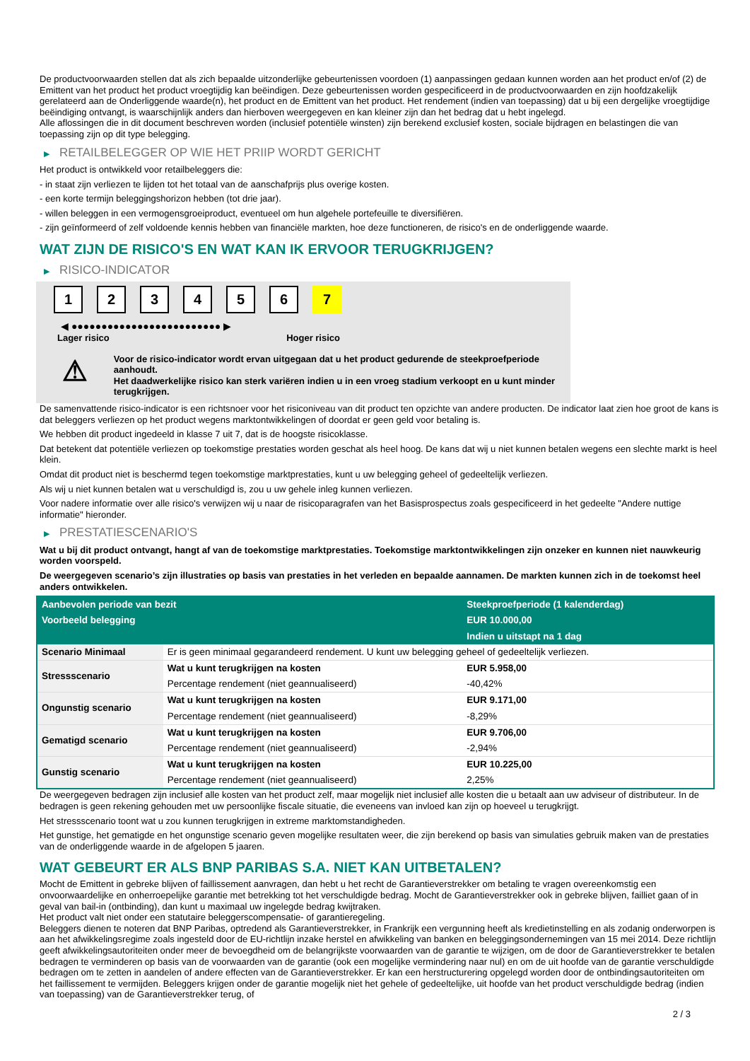De productvoorwaarden stellen dat als zich bepaalde uitzonderlijke gebeurtenissen voordoen (1) aanpassingen gedaan kunnen worden aan het product en/of (2) de Emittent van het product het product vroegtijdig kan beëindigen. Deze gebeurtenissen worden gespecificeerd in de productvoorwaarden en zijn hoofdzakelijk gerelateerd aan de Onderliggende waarde(n), het product en de Emittent van het product. Het rendement (indien van toepassing) dat u bij een dergelijke vroegtijdige beëindiging ontvangt, is waarschijnlijk anders dan hierboven weergegeven en kan kleiner zijn dan het bedrag dat u hebt ingelegd.
Alle aflossingen die in dit document beschreven worden (inclusief potentiële winsten) zijn berekend exclusief kosten, sociale bijdragen en belastingen die van toepassing zijn op dit type belegging.
▶ RETAILBELEGGER OP WIE HET PRIIP WORDT GERICHT
Het product is ontwikkeld voor retailbeleggers die:
- in staat zijn verliezen te lijden tot het totaal van de aanschafprijs plus overige kosten.
- een korte termijn beleggingshorizon hebben (tot drie jaar).
- willen beleggen in een vermogensgroeiproduct, eventueel om hun algehele portefeuille te diversifiëren.
- zijn geïnformeerd of zelf voldoende kennis hebben van financiële markten, hoe deze functioneren, de risico's en de onderliggende waarde.
WAT ZIJN DE RISICO'S EN WAT KAN IK ERVOOR TERUGKRIJGEN?
▶ RISICO-INDICATOR
1 2 3 4 5 6 7
◀ ●●●●●●●●●●●●●●●●●●●●●●●●● ▶
Lager risico Hoger risico
⚠
Voor de risico-indicator wordt ervan uitgegaan dat u het product gedurende de steekproefperiode aanhoudt.
Het daadwerkelijke risico kan sterk variëren indien u in een vroeg stadium verkoopt en u kunt minder terugkrijgen.
De samenvattende risico-indicator is een richtsnoer voor het risiconiveau van dit product ten opzichte van andere producten. De indicator laat zien hoe groot de kans is dat beleggers verliezen op het product wegens marktontwikkelingen of doordat er geen geld voor betaling is.
We hebben dit product ingedeeld in klasse 7 uit 7, dat is de hoogste risicoklasse.
Dat betekent dat potentiële verliezen op toekomstige prestaties worden geschat als heel hoog. De kans dat wij u niet kunnen betalen wegens een slechte markt is heel klein.
Omdat dit product niet is beschermd tegen toekomstige marktprestaties, kunt u uw belegging geheel of gedeeltelijk verliezen.
Als wij u niet kunnen betalen wat u verschuldigd is, zou u uw gehele inleg kunnen verliezen.
Voor nadere informatie over alle risico's verwijzen wij u naar de risicoparagrafen van het Basisprospectus zoals gespecificeerd in het gedeelte "Andere nuttige informatie" hieronder.
▶ PRESTATIESCENARIO'S
Wat u bij dit product ontvangt, hangt af van de toekomstige marktprestaties. Toekomstige marktontwikkelingen zijn onzeker en kunnen niet nauwkeurig worden voorspeld.
De weergegeven scenario’s zijn illustraties op basis van prestaties in het verleden en bepaalde aannamen. De markten kunnen zich in de toekomst heel anders ontwikkelen.
| Aanbevolen periode van bezit | | Steekproefperiode (1 kalenderdag) |
| --- | --- | --- |
| Voorbeeld belegging | | EUR 10.000,00 |
| | | Indien u uitstapt na 1 dag |
| Scenario Minimaal | Er is geen minimaal gegarandeerd rendement. U kunt uw belegging geheel of gedeeltelijk verliezen. | |
| Stressscenario | Wat u kunt terugkrijgen na kosten | EUR 5.958,00 |
| | Percentage rendement (niet geannualiseerd) | -40,42% |
| Ongunstig scenario | Wat u kunt terugkrijgen na kosten | EUR 9.171,00 |
| | Percentage rendement (niet geannualiseerd) | -8,29% |
| Gematigd scenario | Wat u kunt terugkrijgen na kosten | EUR 9.706,00 |
| | Percentage rendement (niet geannualiseerd) | -2,94% |
| Gunstig scenario | Wat u kunt terugkrijgen na kosten | EUR 10.225,00 |
| | Percentage rendement (niet geannualiseerd) | 2,25% |
De weergegeven bedragen zijn inclusief alle kosten van het product zelf, maar mogelijk niet inclusief alle kosten die u betaalt aan uw adviseur of distributeur. In de bedragen is geen rekening gehouden met uw persoonlijke fiscale situatie, die eveneens van invloed kan zijn op hoeveel u terugkrijgt.
Het stressscenario toont wat u zou kunnen terugkrijgen in extreme marktomstandigheden.
Het gunstige, het gematigde en het ongunstige scenario geven mogelijke resultaten weer, die zijn berekend op basis van simulaties gebruik maken van de prestaties van de onderliggende waarde in de afgelopen 5 jaaren.
WAT GEBEURT ER ALS BNP PARIBAS S.A. NIET KAN UITBETALEN?
Mocht de Emittent in gebreke blijven of faillissement aanvragen, dan hebt u het recht de Garantieverstrekker om betaling te vragen overeenkomstig een onvoorwaardelijke en onherroepelijke garantie met betrekking tot het verschuldigde bedrag. Mocht de Garantieverstrekker ook in gebreke blijven, failliet gaan of in geval van bail-in (ontbinding), dan kunt u maximaal uw ingelegde bedrag kwijtraken.
Het product valt niet onder een statutaire beleggerscompensatie- of garantieregeling.
Beleggers dienen te noteren dat BNP Paribas, optredend als Garantieverstrekker, in Frankrijk een vergunning heeft als kredietinstelling en als zodanig onderworpen is aan het afwikkelingsregime zoals ingesteld door de EU-richtlijn inzake herstel en afwikkeling van banken en beleggingsondernemingen van 15 mei 2014. Deze richtlijn geeft afwikkelingsautoriteiten onder meer de bevoegdheid om de belangrijkste voorwaarden van de garantie te wijzigen, om de door de Garantieverstrekker te betalen bedragen te verminderen op basis van de voorwaarden van de garantie (ook een mogelijke vermindering naar nul) en om de uit hoofde van de garantie verschuldigde bedragen om te zetten in aandelen of andere effecten van de Garantieverstrekker. Er kan een herstructurering opgelegd worden door de ontbindingsautoriteiten om het faillissement te vermijden. Beleggers krijgen onder de garantie mogelijk niet het gehele of gedeeltelijke, uit hoofde van het product verschuldigde bedrag (indien van toepassing) van de Garantieverstrekker terug, of
2 / 3